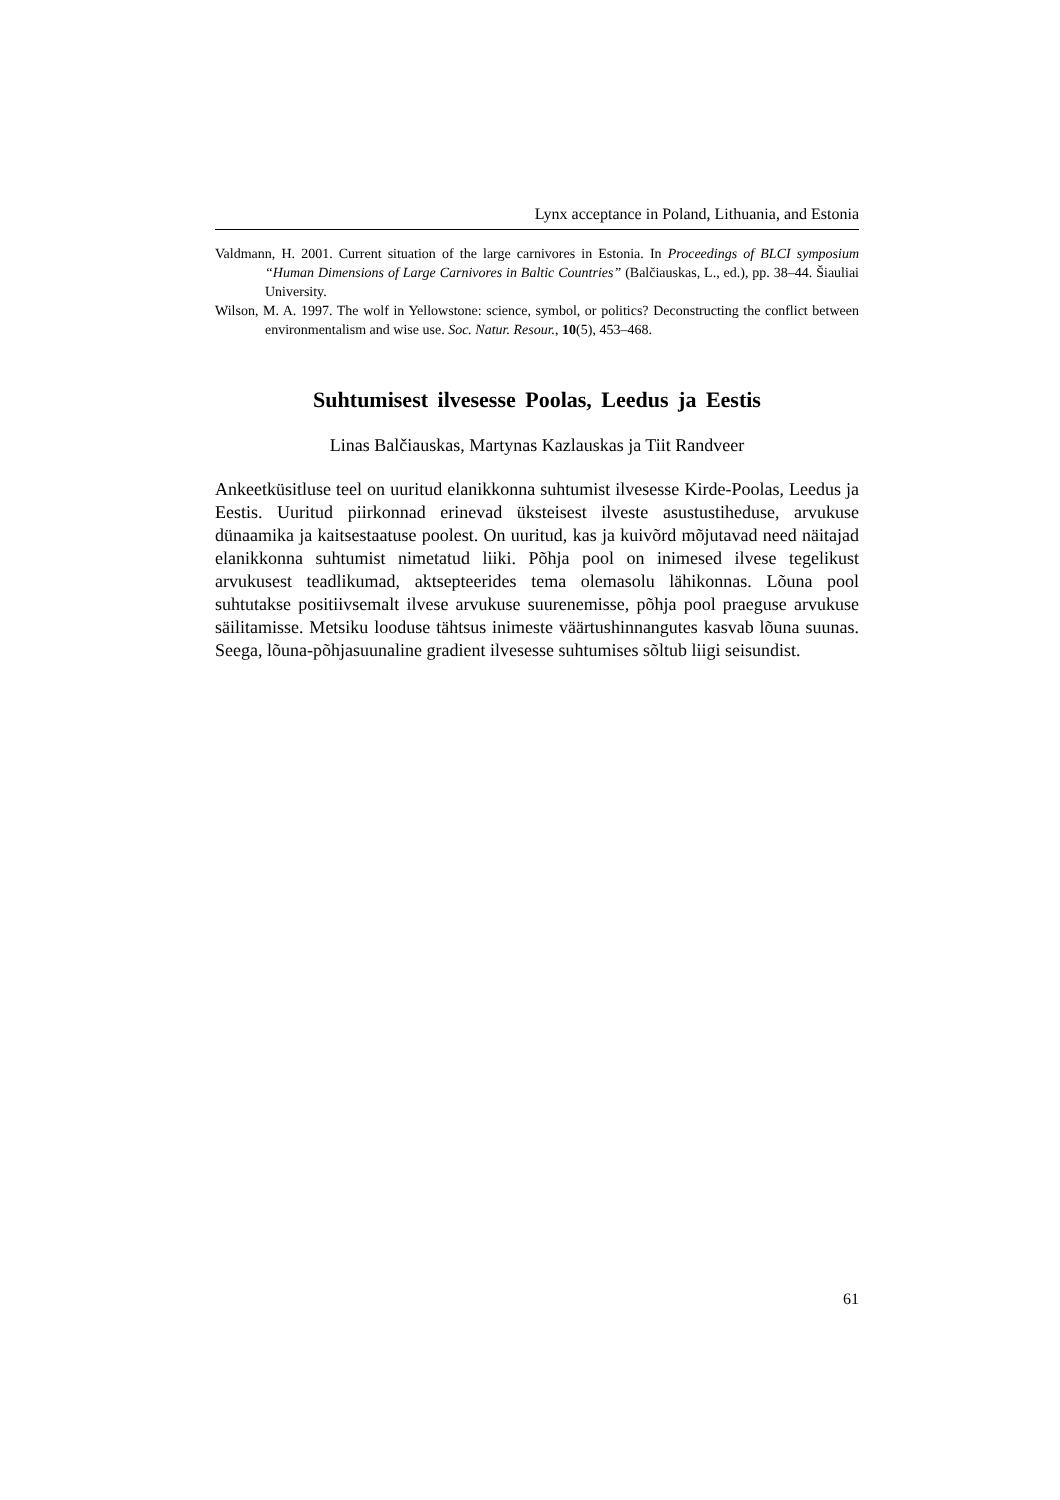Lynx acceptance in Poland, Lithuania, and Estonia
Valdmann, H. 2001. Current situation of the large carnivores in Estonia. In Proceedings of BLCI symposium “Human Dimensions of Large Carnivores in Baltic Countries” (Balčiauskas, L., ed.), pp. 38–44. Šiauliai University.
Wilson, M. A. 1997. The wolf in Yellowstone: science, symbol, or politics? Deconstructing the conflict between environmentalism and wise use. Soc. Natur. Resour., 10(5), 453–468.
Suhtumisest ilvesesse Poolas, Leedus ja Eestis
Linas Balčiauskas, Martynas Kazlauskas ja Tiit Randveer
Ankeetküsitluse teel on uuritud elanikkonna suhtumist ilvesesse Kirde-Poolas, Leedus ja Eestis. Uuritud piirkonnad erinevad üksteisest ilveste asustustiheduse, arvukuse dünaamika ja kaitsestaatuse poolest. On uuritud, kas ja kuivõrd mõjutavad need näitajad elanikkonna suhtumist nimetatud liiki. Põhja pool on inimesed ilvese tegelikust arvukusest teadlikumad, aktsepteerides tema olemasolu lähikonnas. Lõuna pool suhtutakse positiivsemalt ilvese arvukuse suurenemisse, põhja pool praeguse arvukuse säilitamisse. Metsiku looduse tähtsus inimeste väärtushinnangutes kasvab lõuna suunas. Seega, lõuna-põhjasuunaline gradient ilvesesse suhtumises sõltub liigi seisundist.
61